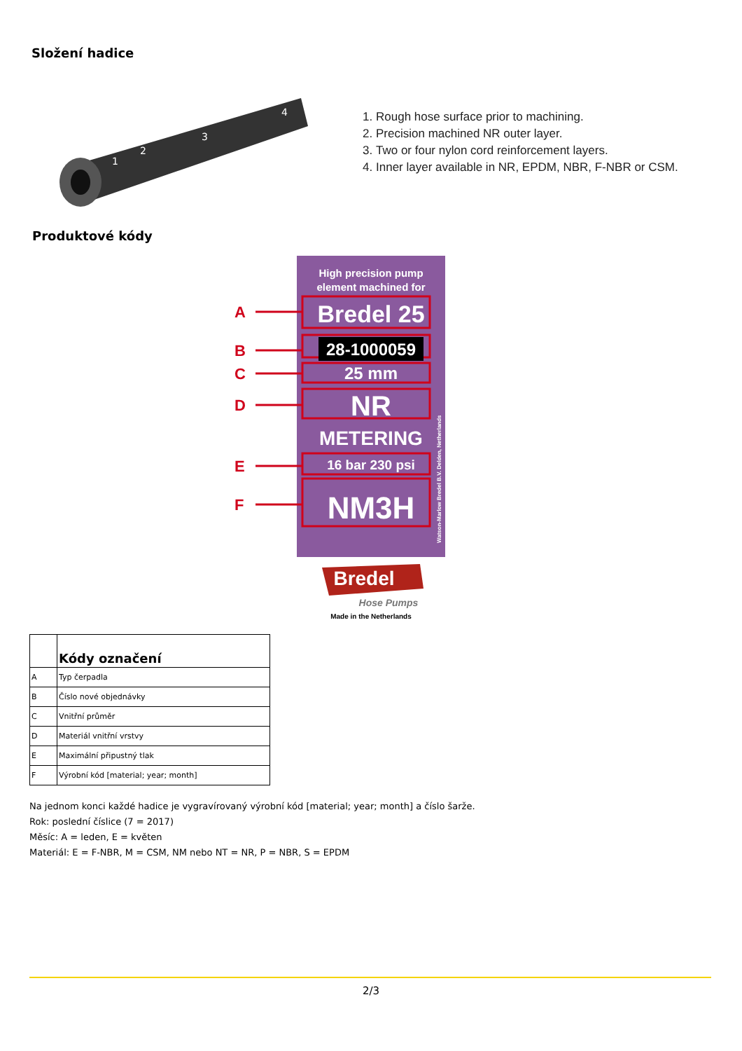Složení hadice
1
2
3
4
1. Rough hose surface prior to machining.
2. Precision machined NR outer layer.
3. Two or four nylon cord reinforcement layers.
4. Inner layer available in NR, EPDM, NBR, F-NBR or CSM.
Produktové kódy
High precision pump
element machined for
A
B
C
D
E
F
Bredel 25
28-1000059
25 mm
NR
METERING
16 bar 230 psi
NM3H
Bredel
Hose Pumps
Made in the Netherlands
Watson-Marlow Bredel B.V. Delden, Netherlands
| | Kódy označení |
| --- | --- |
| A | Typ čerpadla |
| B | Číslo nové objednávky |
| C | Vnitřní průměr |
| D | Materiál vnitřní vrstvy |
| E | Maximální připustný tlak |
| F | Výrobní kód [material; year; month] |
Na jednom konci každé hadice je vygravírovaný výrobní kód [material; year; month] a číslo šarže.
Rok: poslední číslice (7 = 2017)
Měsíc: A = leden, E = květen
Materiál: E = F-NBR, M = CSM, NM nebo NT = NR, P = NBR, S = EPDM
2/3